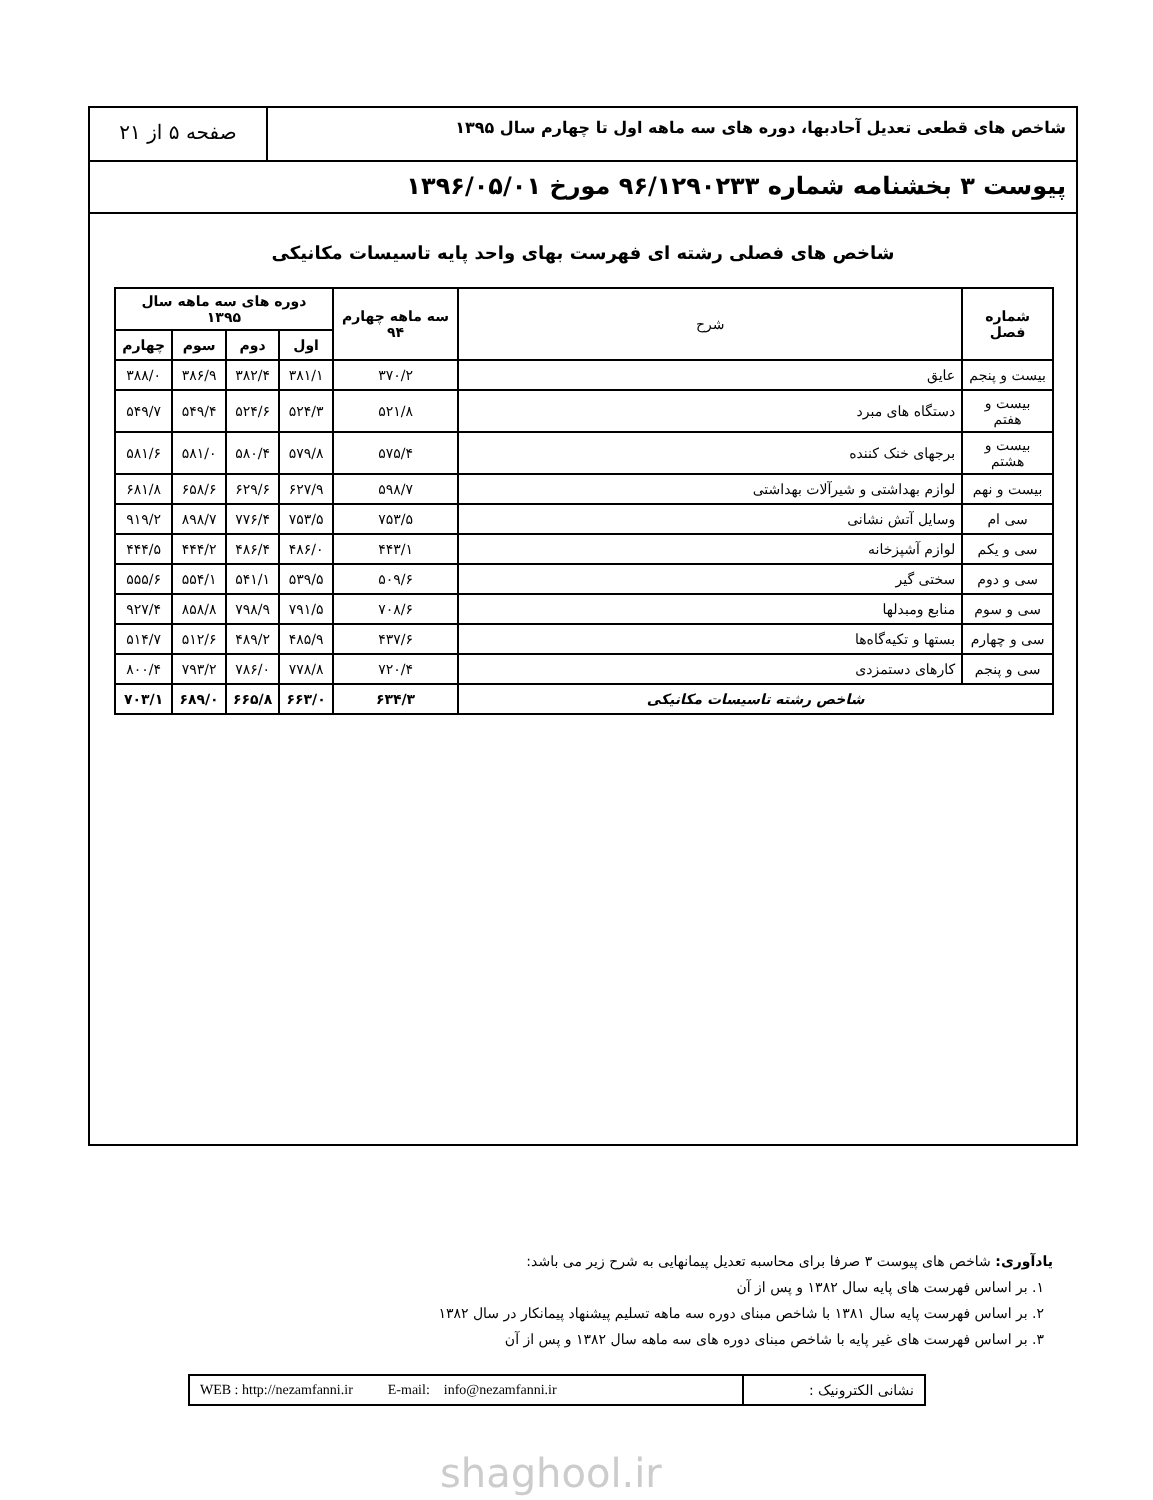شاخص های قطعی تعدیل آحادبها، دوره های سه ماهه اول تا چهارم سال ۱۳۹۵
صفحه ۵ از ۲۱
پیوست ۳ بخشنامه شماره ۹۶/۱۲۹۰۲۳۳ مورخ ۱۳۹۶/۰۵/۰۱
شاخص های فصلی رشته ای فهرست بهای واحد پایه تاسیسات مکانیکی
| شماره فصل | شرح | سه ماهه چهارم ۹۴ | دوره های سه ماهه سال ۱۳۹۵ | | | |
| --- | --- | --- | --- | --- | --- | --- |
| | | | اول | دوم | سوم | چهارم |
| بیست و پنجم | عایق | ۳۷۰/۲ | ۳۸۱/۱ | ۳۸۲/۴ | ۳۸۶/۹ | ۳۸۸/۰ |
| بیست و هفتم | دستگاه های مبرد | ۵۲۱/۸ | ۵۲۴/۳ | ۵۲۴/۶ | ۵۴۹/۴ | ۵۴۹/۷ |
| بیست و هشتم | برجهای خنک کننده | ۵۷۵/۴ | ۵۷۹/۸ | ۵۸۰/۴ | ۵۸۱/۰ | ۵۸۱/۶ |
| بیست و نهم | لوازم بهداشتی و شیرآلات بهداشتی | ۵۹۸/۷ | ۶۲۷/۹ | ۶۲۹/۶ | ۶۵۸/۶ | ۶۸۱/۸ |
| سی ام | وسایل آتش نشانی | ۷۵۳/۵ | ۷۵۳/۵ | ۷۷۶/۴ | ۸۹۸/۷ | ۹۱۹/۲ |
| سی و یکم | لوازم آشپزخانه | ۴۴۳/۱ | ۴۸۶/۰ | ۴۸۶/۴ | ۴۴۴/۲ | ۴۴۴/۵ |
| سی و دوم | سختی گیر | ۵۰۹/۶ | ۵۳۹/۵ | ۵۴۱/۱ | ۵۵۴/۱ | ۵۵۵/۶ |
| سی و سوم | منابع ومبدلها | ۷۰۸/۶ | ۷۹۱/۵ | ۷۹۸/۹ | ۸۵۸/۸ | ۹۲۷/۴ |
| سی و چهارم | بستها و تکیه‌گاه‌ها | ۴۳۷/۶ | ۴۸۵/۹ | ۴۸۹/۲ | ۵۱۲/۶ | ۵۱۴/۷ |
| سی و پنجم | کارهای دستمزدی | ۷۲۰/۴ | ۷۷۸/۸ | ۷۸۶/۰ | ۷۹۳/۲ | ۸۰۰/۴ |
| شاخص رشته تاسیسات مکانیکی | | ۶۳۴/۳ | ۶۶۳/۰ | ۶۶۵/۸ | ۶۸۹/۰ | ۷۰۳/۱ |
یادآوری: شاخص های پیوست ۳ صرفا برای محاسبه تعدیل پیمانهایی به شرح زیر می باشد:
۱. بر اساس فهرست های پایه سال ۱۳۸۲ و پس از آن
۲. بر اساس فهرست پایه سال ۱۳۸۱ با شاخص مبنای دوره سه ماهه تسلیم پیشنهاد پیمانکار در سال ۱۳۸۲
۳. بر اساس فهرست های غیر پایه با شاخص مبنای دوره های سه ماهه سال ۱۳۸۲ و پس از آن
WEB : http://nezamfanni.ir E-mail: info@nezamfanni.ir
نشانی الکترونیک :
shaghool.ir